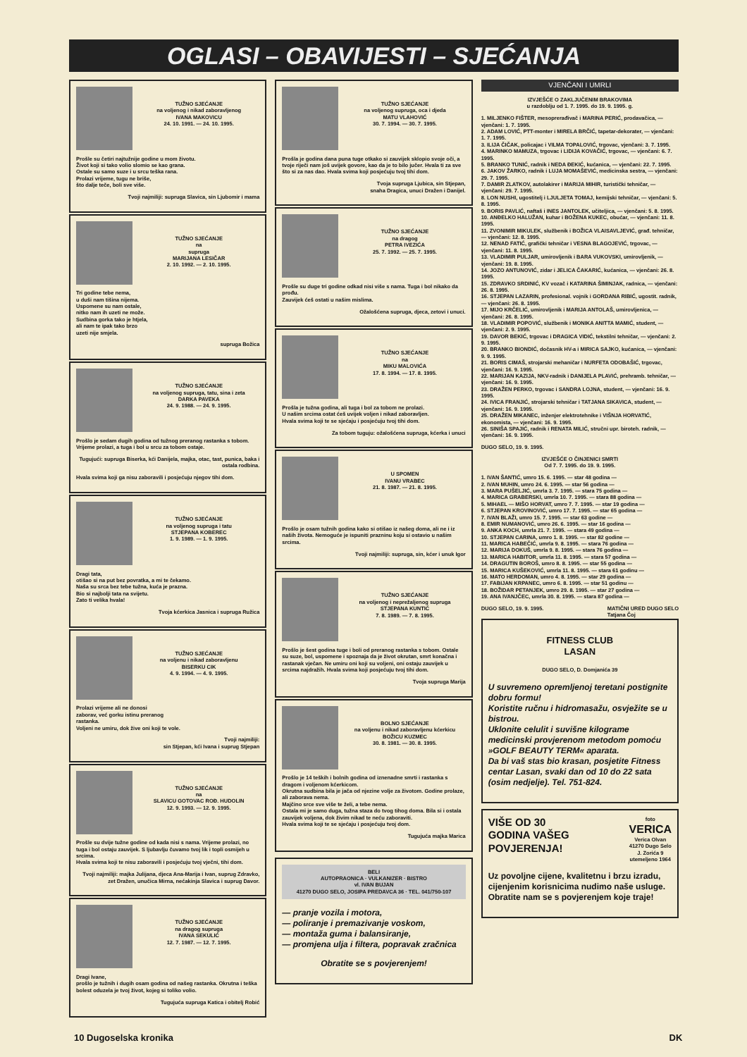OGLASI – OBAVIJESTI – SJEĆANJA
TUŽNO SJEĆANJE
na voljenog i nikad zaboravljenog
IVANA MAKOVICU
24. 10. 1991. — 24. 10. 1995.
Prošle su četiri najtužnije godine u mom životu.
Život koji si tako volio slomio se kao grana.
Ostale su samo suze i u srcu teška rana.
Prolazi vrijeme, tugu ne briše,
što dalje teče, boli sve više.
Tvoji najmiliji: supruga Slavica, sin Ljubomir i mama
TUŽNO SJEĆANJE
na
supruga
MARIJANA LESIČAR
2. 10. 1992. — 2. 10. 1995.
Tri godine tebe nema,
u duši nam tišina nijema.
Uspomene su nam ostale,
nitko nam ih uzeti ne može.
Sudbina gorka tako je htjela,
ali nam te ipak tako brzo
uzeti nije smjela.
supruga Božica
TUŽNO SJEĆANJE
na voljenog supruga, tatu, sina i zeta
DARKA PAVEKA
24. 9. 1988. — 24. 9. 1995.
Prošlo je sedam dugih godina od tužnog preranog rastanka s tobom. Vrijeme prolazi, a tuga i bol u srcu za tobom ostaje.
Tugujući: supruga Biserka, kći Danijela, majka, otac, tast, punica, baka i ostala rodbina.
Hvala svima koji ga nisu zaboravili i posjećuju njegov tihi dom.
TUŽNO SJEĆANJE
na voljenog supruga i tatu
STJEPANA KOBEREC
1. 9. 1989. — 1. 9. 1995.
Dragi tata,
otišao si na put bez povratka, a mi te čekamo.
Naša su srca bez tebe tužna, kuća je prazna.
Bio si najbolji tata na svijetu.
Zato ti velika hvala!
Tvoja kćerkica Jasnica i supruga Ružica
TUŽNO SJEĆANJE
na voljenu i nikad zaboravljenu
BISERKU CIK
4. 9. 1994. — 4. 9. 1995.
Prolazi vrijeme ali ne donosi
zaborav, već gorku istinu preranog
rastanka.
Voljeni ne umiru, dok žive oni koji te vole.
Tvoji najmiliji:
sin Stjepan, kći Ivana i suprug Stjepan
TUŽNO SJEĆANJE
na
SLAVICU GOTOVAC ROĐ. HUDOLIN
12. 9. 1993. — 12. 9. 1995.
Prošle su dvije tužne godine od kada nisi s nama. Vrijeme prolazi, no tuga i bol ostaju zauvijek. S ljubavlju čuvamo tvoj lik i topli osmijeh u srcima.
Hvala svima koji te nisu zaboravili i posjećuju tvoj vječni, tihi dom.
Tvoji najmiliji: majka Julijana, djeca Ana-Marija i Ivan, suprug Zdravko, zet Dražen, unučica Mirna, nećakinja Slavica i suprug Davor.
TUŽNO SJEĆANJE
na dragog supruga
IVANA SEKULIĆ
12. 7. 1987. — 12. 7. 1995.
Dragi Ivane,
prošlo je tužnih i dugih osam godina od našeg rastanka. Okrutna i teška bolest oduzela je tvoj život, kojeg si toliko volio.
Tugujuća supruga Katica i obitelj Robić
TUŽNO SJEĆANJE
na voljenog supruga, oca i djeda
MATU VLAHOVIĆ
30. 7. 1994. — 30. 7. 1995.
Prošla je godina dana puna tuge otkako si zauvijek sklopio svoje oči, a tvoje riječi nam još uvijek govore, kao da je to bilo jučer. Hvala ti za sve što si za nas dao. Hvala svima koji posjećuju tvoj tihi dom.
Tvoja supruga Ljubica, sin Stjepan,
snaha Dragica, unuci Dražen i Danijel.
TUŽNO SJEĆANJE
na dragog
PETRA IVEZIĆA
25. 7. 1992. — 25. 7. 1995.
Prošle su duge tri godine odkad nisi više s nama. Tuga i bol nikako da prođu.
Zauvijek ćeš ostati u našim mislima.
Ožalošćena supruga, djeca, zetovi i unuci.
TUŽNO SJEĆANJE
na
MIKU MALOVIĆA
17. 8. 1994. — 17. 8. 1995.
Prošla je tužna godina, ali tuga i bol za tobom ne prolazi.
U našim srcima ostat ćeš uvijek voljen i nikad zaboravljen.
Hvala svima koji te se sjećaju i posjećuju tvoj tihi dom.
Za tobom tuguju: ožalošćena supruga, kćerka i unuci
U SPOMEN
IVANU VRABEC
21. 8. 1987. — 21. 8. 1995.
Prošlo je osam tužnih godina kako si otišao iz našeg doma, ali ne i iz naših života. Nemoguće je ispuniti prazninu koju si ostavio u našim srcima.
Tvoji najmiliji: supruga, sin, kćer i unuk Igor
TUŽNO SJEĆANJE
na voljenog i neprežaljenog supruga
STJEPANA KUNTIĆ
7. 8. 1989. — 7. 8. 1995.
Prošlo je šest godina tuge i boli od preranog rastanka s tobom. Ostale su suze, bol, uspomene i spoznaja da je život okrutan, smrt konačna i rastanak vječan. Ne umiru oni koji su voljeni, oni ostaju zauvijek u srcima najdražih. Hvala svima koji posjećuju tvoj tihi dom.
Tvoja supruga Marija
BOLNO SJEĆANJE
na voljenu i nikad zaboravljenu kćerkicu
BOŽICU KUZMEC
30. 8. 1981. — 30. 8. 1995.
Prošlo je 14 teških i bolnih godina od iznenadne smrti i rastanka s dragom i voljenom kćerkicom.
Okrutna sudbina bila je jača od njezine volje za životom. Godine prolaze, ali zaborava nema.
Majčino srce sve više te želi, a tebe nema.
Ostala mi je samo duga, tužna staza do tvog tihog doma. Bila si i ostala zauvijek voljena, dok živim nikad te neću zaboraviti.
Hvala svima koji te se sjećaju i posjećuju tvoj dom.
Tugujuća majka Marica
BELI
AUTOPRAONICA · VULKANIZER · BISTRO
vl. IVAN BUJAN
41270 DUGO SELO, JOSIPA PREDAVCA 36 · TEL. 041/750-107
— pranje vozila i motora,
— poliranje i premazivanje voskom,
— montaža guma i balansiranje,
— promjena ulja i filtera, popravak zračnica
Obratite se s povjerenjem!
VJENČANI I UMRLI
IZVJEŠĆE O ZAKLJUČENIM BRAKOVIMA
u razdoblju od 1. 7. 1995. do 19. 9. 1995. g.
1. MILJENKO FIŠTER, mesoprerađivač i MARINA PERIĆ, prodavačica, — vjenčani: 1. 7. 1995.
2. ADAM LOVIĆ, PTT-monter i MIRELA BRČIĆ, tapetar-dekorater, — vjenčani: 1. 7. 1995.
3. ILIJA ČIČAK, policajac i VILMA TOPALOVIĆ, trgovac, vjenčani: 3. 7. 1995.
4. MARINKO MAMUZA, trgovac i LIDIJA KOVAČIĆ, trgovac, — vjenčani: 6. 7. 1995.
5. BRANKO TUNIĆ, radnik i NEDA ĐEKIĆ, kućanica, — vjenčani: 22. 7. 1995.
6. JAKOV ŽARKO, radnik i LUJA MOMAŠEVIĆ, medicinska sestra, — vjenčani: 29. 7. 1995.
7. DAMIR ZLATKOV, autolakirer i MARIJA MIHIR, turistički tehničar, — vjenčani: 29. 7. 1995.
8. LON NUSHI, ugostitelj i LJULJETA TOMAJ, kemijski tehničar, — vjenčani: 5. 8. 1995.
9. BORIS PAVLIĆ, naftaš i INES JANTOLEK, učiteljica, — vjenčani: 5. 8. 1995.
10. ANĐELKO HALUŽAN, kuhar i BOŽENA KUKEC, obućar, — vjenčani: 11. 8. 1995.
11. ZVONIMIR MIKULEK, službenik i BOŽICA VLAISAVLJEVIĆ, građ. tehničar, — vjenčani: 12. 8. 1995.
12. NENAD FATIĆ, grafički tehničar i VESNA BLAGOJEVIĆ, trgovac, — vjenčani: 11. 8. 1995.
13. VLADIMIR PULJAR, umirovljenik i BARA VUKOVSKI, umirovljenik, — vjenčani: 19. 8. 1995.
14. JOZO ANTUNOVIĆ, zidar i JELICA ČAKARIĆ, kućanica, — vjenčani: 26. 8. 1995.
15. ZDRAVKO SRDINIĆ, KV vozač i KATARINA ŠIMINJAK, radnica, — vjenčani: 26. 8. 1995.
16. STJEPAN LAZARIN, profesional. vojnik i GORDANA RIBIĆ, ugostit. radnik, — vjenčani: 26. 8. 1995.
17. MIJO KRČELIĆ, umirovljenik i MARIJA ANTOLAŠ, umirovljenica, — vjenčani: 26. 8. 1995.
18. VLADIMIR POPOVIĆ, službenik i MONIKA ANITTA MAMIĆ, student, — vjenčani: 2. 9. 1995.
19. DAVOR BEKIĆ, trgovac i DRAGICA VIDIĆ, tekstilni tehničar, — vjenčani: 2. 9. 1995.
20. BRANKO BIONDIĆ, dočasnik HV-a i MIRICA SAJKO, kućanica, — vjenčani: 9. 9. 1995.
21. BORIS CIMAŠ, strojarski mehaničar i NURFETA ODOBAŠIĆ, trgovac, vjenčani: 16. 9. 1995.
22. MARIJAN KAZIJA, NKV-radnik i DANIJELA PLAVIĆ, prehramb. tehničar, — vjenčani: 16. 9. 1995.
23. DRAŽEN PERKO, trgovac i SANDRA LOJNA, student, — vjenčani: 16. 9. 1995.
24. IVICA FRANJIĆ, strojarski tehničar i TATJANA SIKAVICA, student, — vjenčani: 16. 9. 1995.
25. DRAŽEN MIKANEC, inženjer elektrotehnike i VIŠNJA HORVATIĆ, ekonomista, — vjenčani: 16. 9. 1995.
26. SINIŠA SPAJIĆ, radnik i RENATA MILIĆ, stručni upr. biroteh. radnik, — vjenčani: 16. 9. 1995.
DUGO SELO, 19. 9. 1995.
IZVJEŠĆE O ČINJENICI SMRTI
Od 7. 7. 1995. do 19. 9. 1995.
1. IVAN ŠANTIĆ, umro 15. 6. 1995. — star 48 godina —
2. IVAN MUHIN, umro 24. 6. 1995. — star 56 godina —
3. MARA PUŠELJIĆ, umrla 3. 7. 1995. — stara 75 godina —
4. MARICA GRABERSKI, umrla 10. 7. 1995. — stara 88 godina —
5. MIHAEL — MIŠO HORVAT, umro 7. 7. 1995. — star 19 godina —
6. STJEPAN KROVINOVIĆ, umro 17. 7. 1995. — star 65 godina —
7. IVAN BLAŽI, umro 15. 7. 1995. — star 63 godine —
8. EMIR NUMANOVIĆ, umro 26. 6. 1995. — star 16 godina —
9. ANKA KOCH, umrla 21. 7. 1995. — stara 49 godina —
10. STJEPAN CARINA, umro 1. 8. 1995. — star 82 godine —
11. MARICA HABEČIĆ, umrla 9. 8. 1995. — stara 76 godina —
12. MARIJA DOKUŠ, umrla 9. 8. 1995. — stara 76 godina —
13. MARICA HABITOR, umrla 11. 8. 1995. — stara 57 godina —
14. DRAGUTIN BOROŠ, umro 8. 8. 1995. — star 55 godina —
15. MARICA KUŠEKOVIĆ, umrla 11. 8. 1995. — stara 61 godinu —
16. MATO HERDOMAN, umro 4. 8. 1995. — star 29 godina —
17. FABIJAN KRPANEC, umro 6. 8. 1995. — star 51 godinu —
18. BOŽIDAR PETANJEK, umro 29. 8. 1995. — star 27 godina —
19. ANA IVANJČEC, umrla 30. 8. 1995. — stara 87 godina —
DUGO SELO, 19. 9. 1995. MATIČNI URED DUGO SELO
Tatjana Čoj
FITNESS CLUB
LASAN
DUGO SELO, D. Domjanića 39
U suvremeno opremljenoj teretani postignite dobru formu!
Koristite ručnu i hidromasažu, osvježite se u bistrou.
Uklonite celulit i suvišne kilograme medicinski provjerenom metodom pomoću »GOLF BEAUTY TERM« aparata.
Da bi vaš stas bio krasan, posjetite Fitness centar Lasan, svaki dan od 10 do 22 sata (osim nedjelje). Tel. 751-824.
VIŠE OD 30
GODINA VAŠEG
POVJERENJA!
foto
VERICA
Verica Olvan
41270 Dugo Selo
J. Zorića 9
utemeljeno 1964
Uz povoljne cijene, kvalitetnu i brzu izradu, cijenjenim korisnicima nudimo naše usluge. Obratite nam se s povjerenjem koje traje!
10 Dugoselska kronika DK